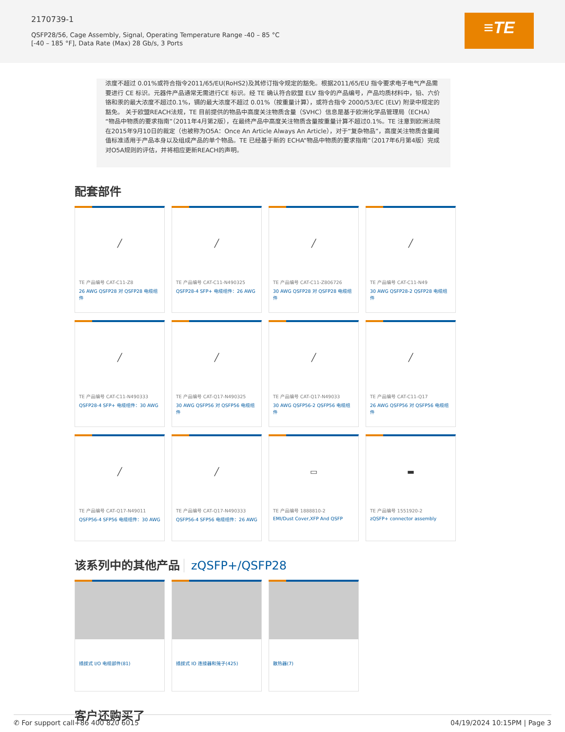2170739-1
QSFP28/56, Cage Assembly, Signal, Operating Temperature Range -40 – 85 °C [-40 – 185 °F], Data Rate (Max) 28 Gb/s, 3 Ports
≡TE
浓度不超过 0.01%或符合指令2011/65/EU(RoHS2)及其修订指令规定的豁免。根据2011/65/EU 指令要求电子电气产品需要进行 CE 标识。元器件产品通常无需进行CE 标识。经 TE 确认符合欧盟 ELV 指令的产品编号，产品均质材料中，铅、六价铬和汞的最大浓度不超过0.1%，镉的最大浓度不超过 0.01%（按重量计算），或符合指令 2000/53/EC (ELV) 附录中规定的豁免。 关于欧盟REACH法规，TE 目前提供的物品中高度关注物质含量（SVHC）信息是基于欧洲化学品管理局（ECHA）“物品中物质的要求指南”（2011年4月第2版），在最终产品中高度关注物质含量按重量计算不超过0.1%。TE 注意到欧洲法院在2015年9月10日的裁定（也被称为O5A：Once An Article Always An Article），对于“复杂物品”，高度关注物质含量阈值标准适用于产品本身以及组成产品的单个物品。TE 已经基于新的 ECHA“物品中物质的要求指南”（2017年6月第4版）完成对O5A规则的评估，并将相应更新REACH的声明。
配套部件
╱
TE 产品编号 CAT-C11-Z8
26 AWG QSFP28 对 QSFP28 电缆组件
╱
TE 产品编号 CAT-C11-N490325
QSFP28-4 SFP+ 电缆组件：26 AWG
╱
TE 产品编号 CAT-C11-Z806726
30 AWG QSFP28 对 QSFP28 电缆组件
╱
TE 产品编号 CAT-C11-N49
30 AWG QSFP28-2 QSFP28 电缆组件
╱
TE 产品编号 CAT-C11-N490333
QSFP28-4 SFP+ 电缆组件：30 AWG
╱
TE 产品编号 CAT-Q17-N490325
30 AWG QSFP56 对 QSFP56 电缆组件
╱
TE 产品编号 CAT-Q17-N49033
30 AWG QSFP56-2 QSFP56 电缆组件
╱
TE 产品编号 CAT-C11-Q17
26 AWG QSFP56 对 QSFP56 电缆组件
╱
TE 产品编号 CAT-Q17-N49011
QSFP56-4 SFP56 电缆组件：30 AWG
╱
TE 产品编号 CAT-Q17-N490333
QSFP56-4 SFP56 电缆组件：26 AWG
▭
TE 产品编号 1888810-2
EMI/Dust Cover,XFP And QSFP
▬
TE 产品编号 1551920-2
zQSFP+ connector assembly
该系列中的其他产品 zQSFP+/QSFP28
插拔式 I/O 电缆部件(81)
插拔式 IO 连接器和笼子(425)
散热器(7)
客户还购买了
✆ For support call+86 400 820 6015 04/19/2024 10:15PM | Page 3